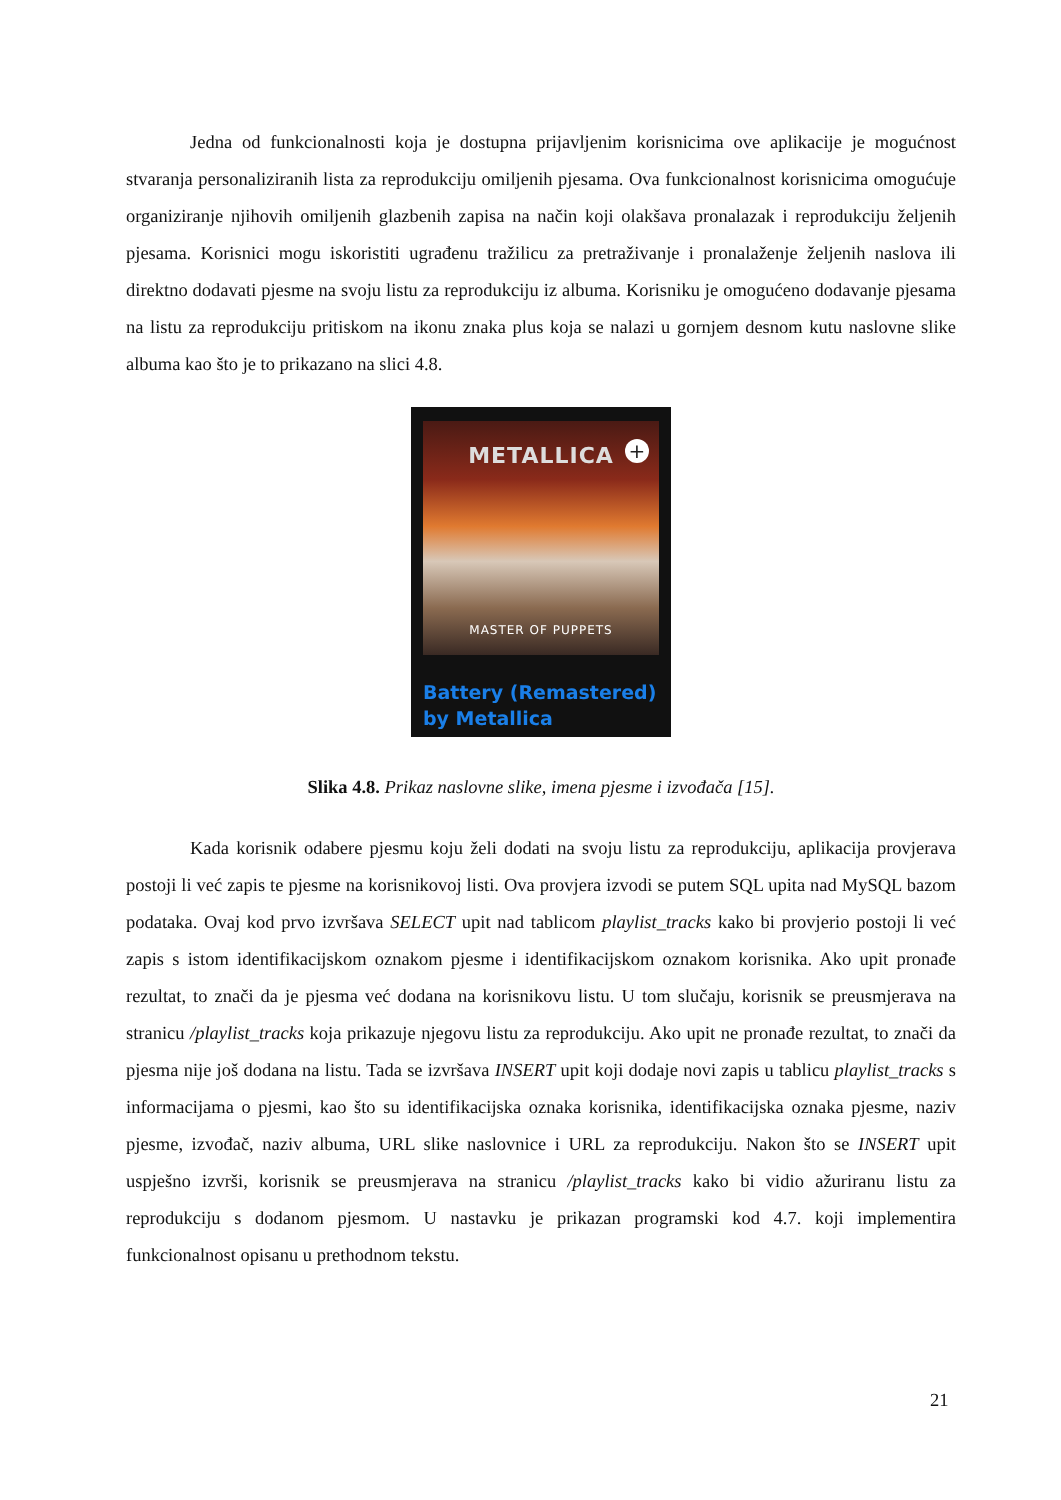Jedna od funkcionalnosti koja je dostupna prijavljenim korisnicima ove aplikacije je mogućnost stvaranja personaliziranih lista za reprodukciju omiljenih pjesama. Ova funkcionalnost korisnicima omogućuje organiziranje njihovih omiljenih glazbenih zapisa na način koji olakšava pronalazak i reprodukciju željenih pjesama. Korisnici mogu iskoristiti ugrađenu tražilicu za pretraživanje i pronalaženje željenih naslova ili direktno dodavati pjesme na svoju listu za reprodukciju iz albuma. Korisniku je omogućeno dodavanje pjesama na listu za reprodukciju pritiskom na ikonu znaka plus koja se nalazi u gornjem desnom kutu naslovne slike albuma kao što je to prikazano na slici 4.8.
METALLICA
+
MASTER OF PUPPETS
Battery (Remastered)
by Metallica
Slika 4.8. Prikaz naslovne slike, imena pjesme i izvođača [15].
Kada korisnik odabere pjesmu koju želi dodati na svoju listu za reprodukciju, aplikacija provjerava postoji li već zapis te pjesme na korisnikovoj listi. Ova provjera izvodi se putem SQL upita nad MySQL bazom podataka. Ovaj kod prvo izvršava SELECT upit nad tablicom playlist_tracks kako bi provjerio postoji li već zapis s istom identifikacijskom oznakom pjesme i identifikacijskom oznakom korisnika. Ako upit pronađe rezultat, to znači da je pjesma već dodana na korisnikovu listu. U tom slučaju, korisnik se preusmjerava na stranicu /playlist_tracks koja prikazuje njegovu listu za reprodukciju. Ako upit ne pronađe rezultat, to znači da pjesma nije još dodana na listu. Tada se izvršava INSERT upit koji dodaje novi zapis u tablicu playlist_tracks s informacijama o pjesmi, kao što su identifikacijska oznaka korisnika, identifikacijska oznaka pjesme, naziv pjesme, izvođač, naziv albuma, URL slike naslovnice i URL za reprodukciju. Nakon što se INSERT upit uspješno izvrši, korisnik se preusmjerava na stranicu /playlist_tracks kako bi vidio ažuriranu listu za reprodukciju s dodanom pjesmom. U nastavku je prikazan programski kod 4.7. koji implementira funkcionalnost opisanu u prethodnom tekstu.
21